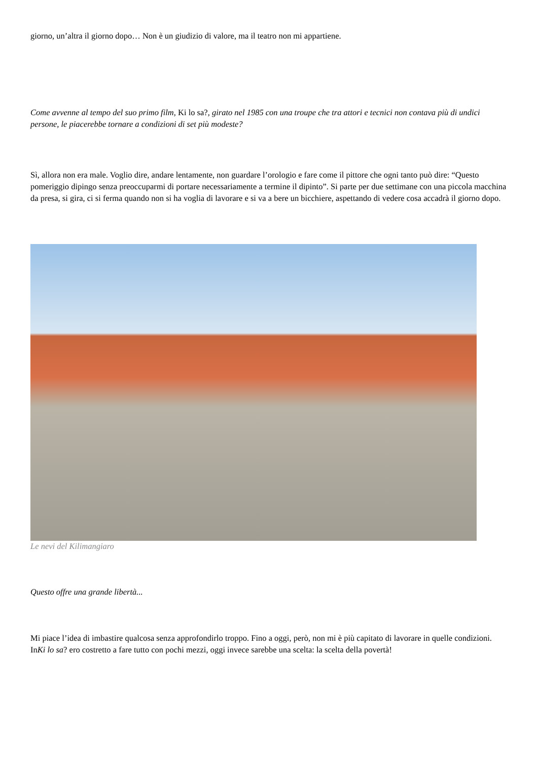giorno, un’altra il giorno dopo… Non è un giudizio di valore, ma il teatro non mi appartiene.
Come avvenne al tempo del suo primo film, Ki lo sa?, girato nel 1985 con una troupe che tra attori e tecnici non contava più di undici persone, le piacerebbe tornare a condizioni di set più modeste?
Sì, allora non era male. Voglio dire, andare lentamente, non guardare l’orologio e fare come il pittore che ogni tanto può dire: “Questo pomeriggio dipingo senza preoccuparmi di portare necessariamente a termine il dipinto”. Si parte per due settimane con una piccola macchina da presa, si gira, ci si ferma quando non si ha voglia di lavorare e si va a bere un bicchiere, aspettando di vedere cosa accadrà il giorno dopo.
Le nevi del Kilimangiaro
Questo offre una grande libertà...
Mi piace l’idea di imbastire qualcosa senza approfondirlo troppo. Fino a oggi, però, non mi è più capitato di lavorare in quelle condizioni. InKi lo sa? ero costretto a fare tutto con pochi mezzi, oggi invece sarebbe una scelta: la scelta della povertà!